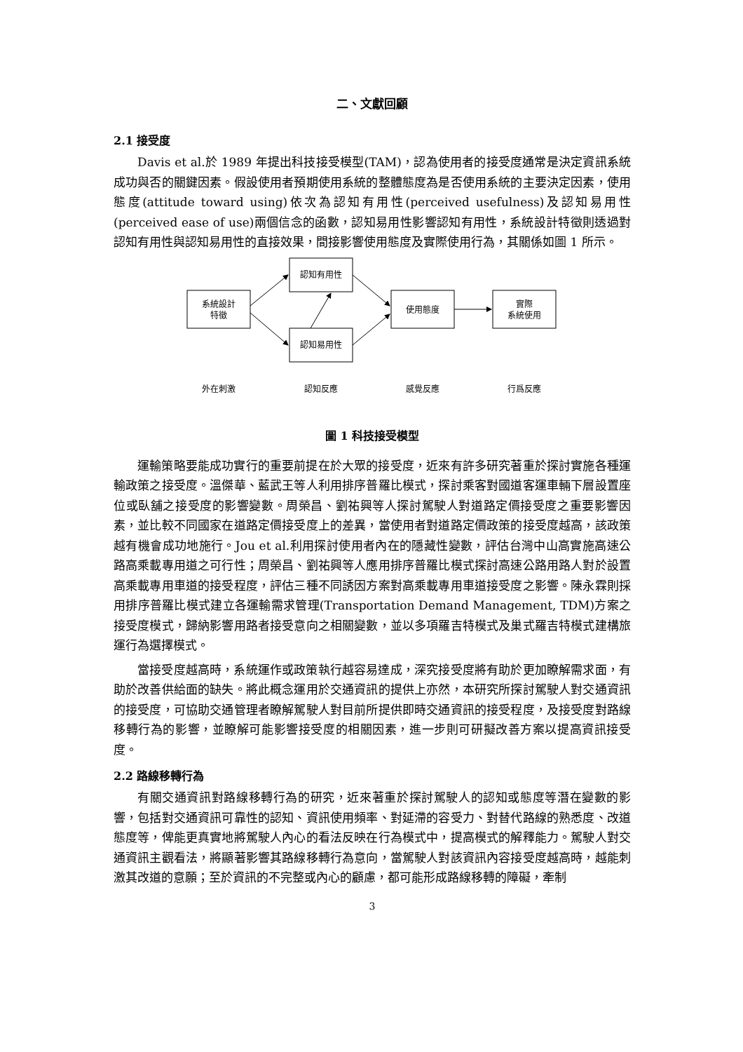二、文獻回顧
2.1 接受度
Davis et al.於 1989 年提出科技接受模型(TAM)，認為使用者的接受度通常是決定資訊系統成功與否的關鍵因素。假設使用者預期使用系統的整體態度為是否使用系統的主要決定因素，使用態度(attitude toward using)依次為認知有用性(perceived usefulness)及認知易用性(perceived ease of use)兩個信念的函數，認知易用性影響認知有用性，系統設計特徵則透過對認知有用性與認知易用性的直接效果，間接影響使用態度及實際使用行為，其關係如圖 1 所示。
系統設計
特徵
認知有用性
認知易用性
使用態度
實際
系統使用
外在刺激
認知反應
感覺反應
行爲反應
圖 1 科技接受模型
運輸策略要能成功實行的重要前提在於大眾的接受度，近來有許多研究著重於探討實施各種運輸政策之接受度。溫傑華、藍武王等人利用排序普羅比模式，探討乘客對國道客運車輛下層設置座位或臥舖之接受度的影響變數。周榮昌、劉祐興等人探討駕駛人對道路定價接受度之重要影響因素，並比較不同國家在道路定價接受度上的差異，當使用者對道路定價政策的接受度越高，該政策越有機會成功地施行。Jou et al.利用探討使用者內在的隱藏性變數，評估台灣中山高實施高速公路高乘載專用道之可行性；周榮昌、劉祐興等人應用排序普羅比模式探討高速公路用路人對於設置高乘載專用車道的接受程度，評估三種不同誘因方案對高乘載專用車道接受度之影響。陳永霖則採用排序普羅比模式建立各運輸需求管理(Transportation Demand Management, TDM)方案之接受度模式，歸納影響用路者接受意向之相關變數，並以多項羅吉特模式及巢式羅吉特模式建構旅運行為選擇模式。
當接受度越高時，系統運作或政策執行越容易達成，深究接受度將有助於更加瞭解需求面，有助於改善供給面的缺失。將此概念運用於交通資訊的提供上亦然，本研究所探討駕駛人對交通資訊的接受度，可協助交通管理者瞭解駕駛人對目前所提供即時交通資訊的接受程度，及接受度對路線移轉行為的影響，並瞭解可能影響接受度的相關因素，進一步則可研擬改善方案以提高資訊接受度。
2.2 路線移轉行為
有關交通資訊對路線移轉行為的研究，近來著重於探討駕駛人的認知或態度等潛在變數的影響，包括對交通資訊可靠性的認知、資訊使用頻率、對延滯的容受力、對替代路線的熟悉度、改道態度等，俾能更真實地將駕駛人內心的看法反映在行為模式中，提高模式的解釋能力。駕駛人對交通資訊主觀看法，將顯著影響其路線移轉行為意向，當駕駛人對該資訊內容接受度越高時，越能刺激其改道的意願；至於資訊的不完整或內心的顧慮，都可能形成路線移轉的障礙，牽制
3